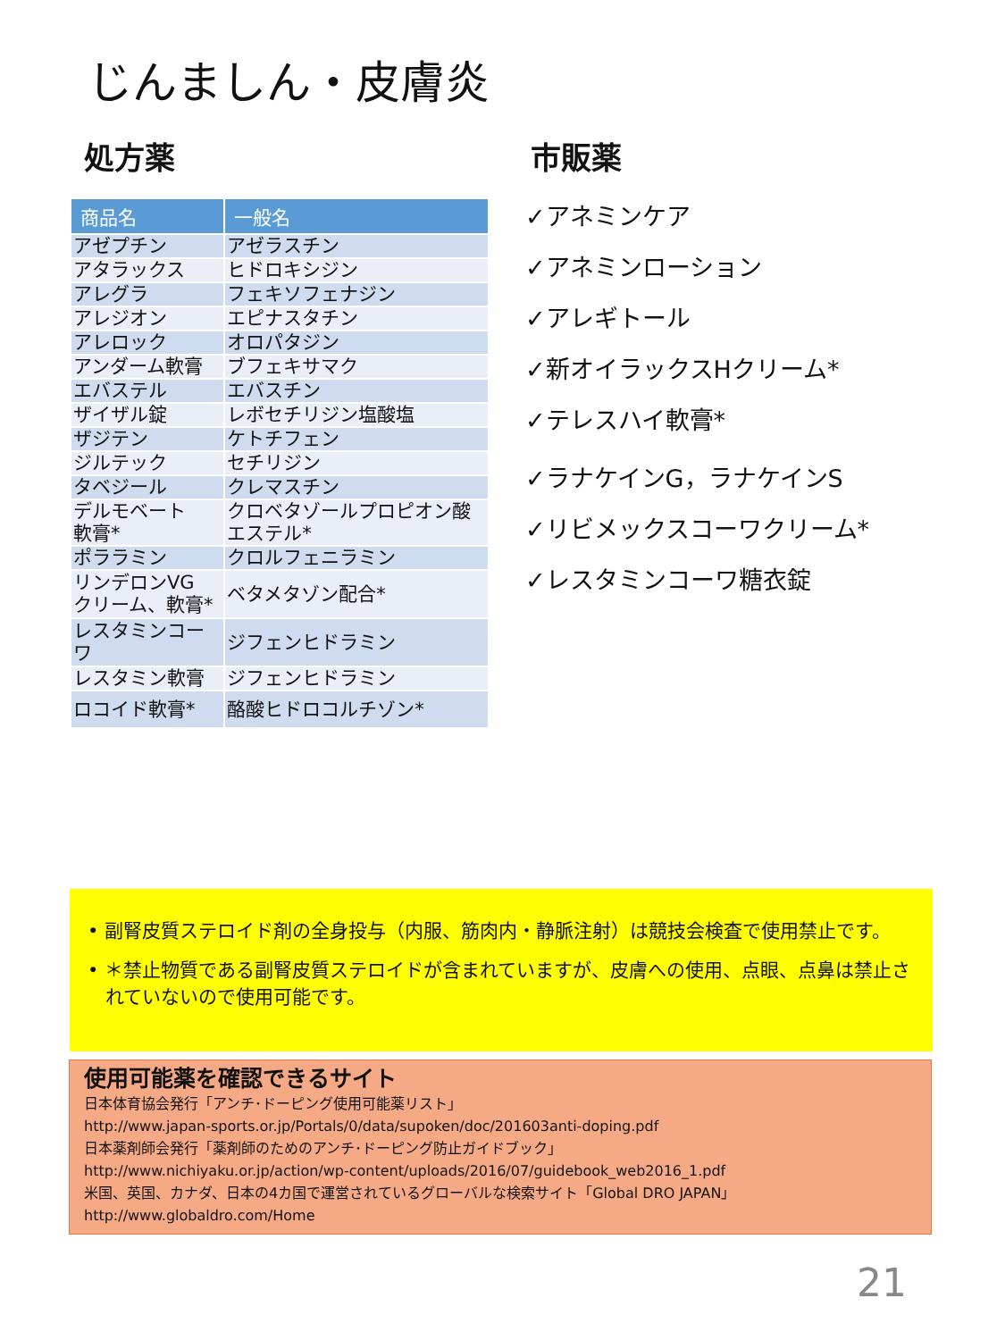じんましん・皮膚炎
処方薬
| 商品名 | 一般名 |
| --- | --- |
| アゼプチン | アゼラスチン |
| アタラックス | ヒドロキシジン |
| アレグラ | フェキソフェナジン |
| アレジオン | エピナスタチン |
| アレロック | オロパタジン |
| アンダーム軟膏 | ブフェキサマク |
| エバステル | エバスチン |
| ザイザル錠 | レボセチリジン塩酸塩 |
| ザジテン | ケトチフェン |
| ジルテック | セチリジン |
| タベジール | クレマスチン |
| デルモベート 軟膏* | クロベタゾールプロピオン酸 エステル* |
| ポララミン | クロルフェニラミン |
| リンデロンVG クリーム、軟膏* | ベタメタゾン配合* |
| レスタミンコー ワ | ジフェンヒドラミン |
| レスタミン軟膏 | ジフェンヒドラミン |
| ロコイド軟膏* | 酪酸ヒドロコルチゾン* |
市販薬
✓アネミンケア
✓アネミンローション
✓アレギトール
✓新オイラックスHクリーム*
✓テレスハイ軟膏*
✓ラナケインG，ラナケインS
✓リビメックスコーワクリーム*
✓レスタミンコーワ糖衣錠
• 副腎皮質ステロイド剤の全身投与（内服、筋肉内・静脈注射）は競技会検査で使用禁止です。
• ＊禁止物質である副腎皮質ステロイドが含まれていますが、皮膚への使用、点眼、点鼻は禁止されていないので使用可能です。
使用可能薬を確認できるサイト
日本体育協会発行「アンチ･ドーピング使用可能薬リスト」
http://www.japan-sports.or.jp/Portals/0/data/supoken/doc/201603anti-doping.pdf
日本薬剤師会発行「薬剤師のためのアンチ･ドーピング防止ガイドブック」
http://www.nichiyaku.or.jp/action/wp-content/uploads/2016/07/guidebook_web2016_1.pdf
米国、英国、カナダ、日本の4カ国で運営されているグローバルな検索サイト「Global DRO JAPAN」
http://www.globaldro.com/Home
21